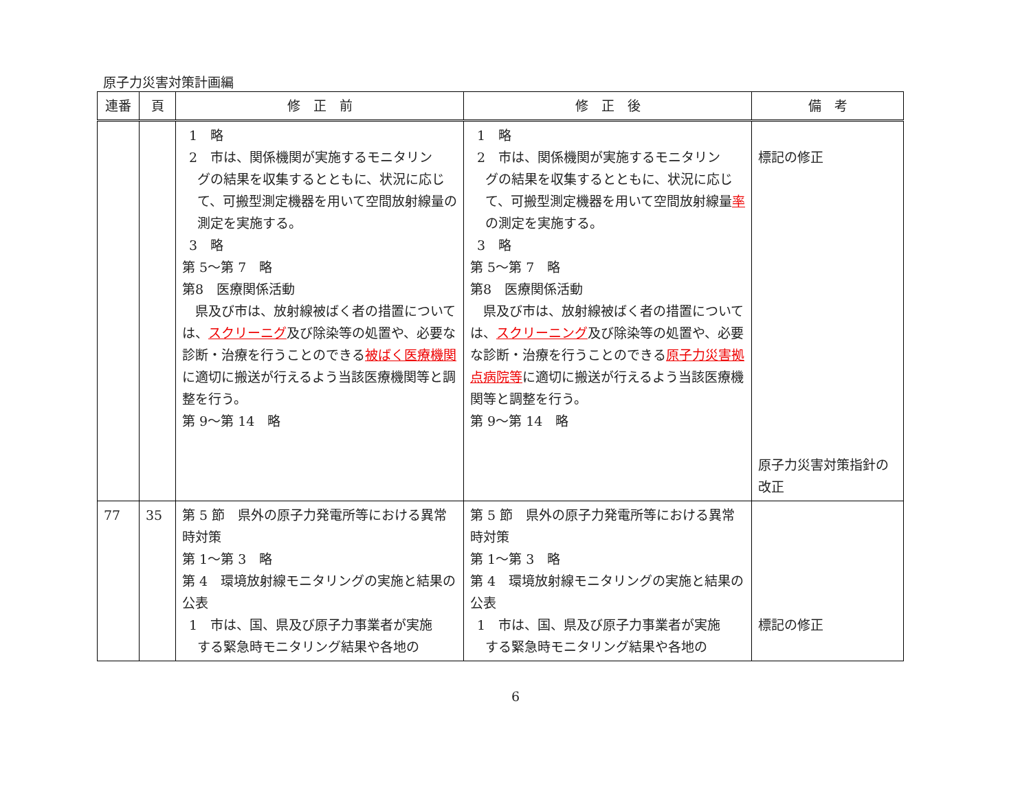原子力災害対策計画編
| 連番 | 頁 | 修 正 前 | 修 正 後 | 備 考 |
| --- | --- | --- | --- | --- |
| | | 1 略 2 市は、関係機関が実施するモニタリン グの結果を収集するとともに、状況に応じて、可搬型測定機器を用いて空間放射線量の測定を実施する。 3 略 第 5～第 7 略 第8 医療関係活動 県及び市は、放射線被ばく者の措置については、 スクリーニグ 及び除染等の処置や、必要な診断・治療を行うことのできる 被ばく医療機関 に適切に搬送が行えるよう当該医療機関等と調整を行う。 第 9～第 14 略 | 1 略 2 市は、関係機関が実施するモニタリン グの結果を収集するとともに、状況に応じて、可搬型測定機器を用いて空間放射線量 率 の測定を実施する。 3 略 第 5～第 7 略 第8 医療関係活動 県及び市は、放射線被ばく者の措置については、 スクリーニング 及び除染等の処置や、必要な診断・治療を行うことのできる 原子力災害拠点病院等 に適切に搬送が行えるよう当該医療機関等と調整を行う。 第 9～第 14 略 | 標記の修正 原子力災害対策指針の改正 |
| 77 | 35 | 第 5 節 県外の原子力発電所等における異常時対策 第 1～第 3 略 第 4 環境放射線モニタリングの実施と結果の公表 1 市は、国、県及び原子力事業者が実施 する緊急時モニタリング結果や各地の | 第 5 節 県外の原子力発電所等における異常時対策 第 1～第 3 略 第 4 環境放射線モニタリングの実施と結果の公表 1 市は、国、県及び原子力事業者が実施 する緊急時モニタリング結果や各地の | 標記の修正 |
6